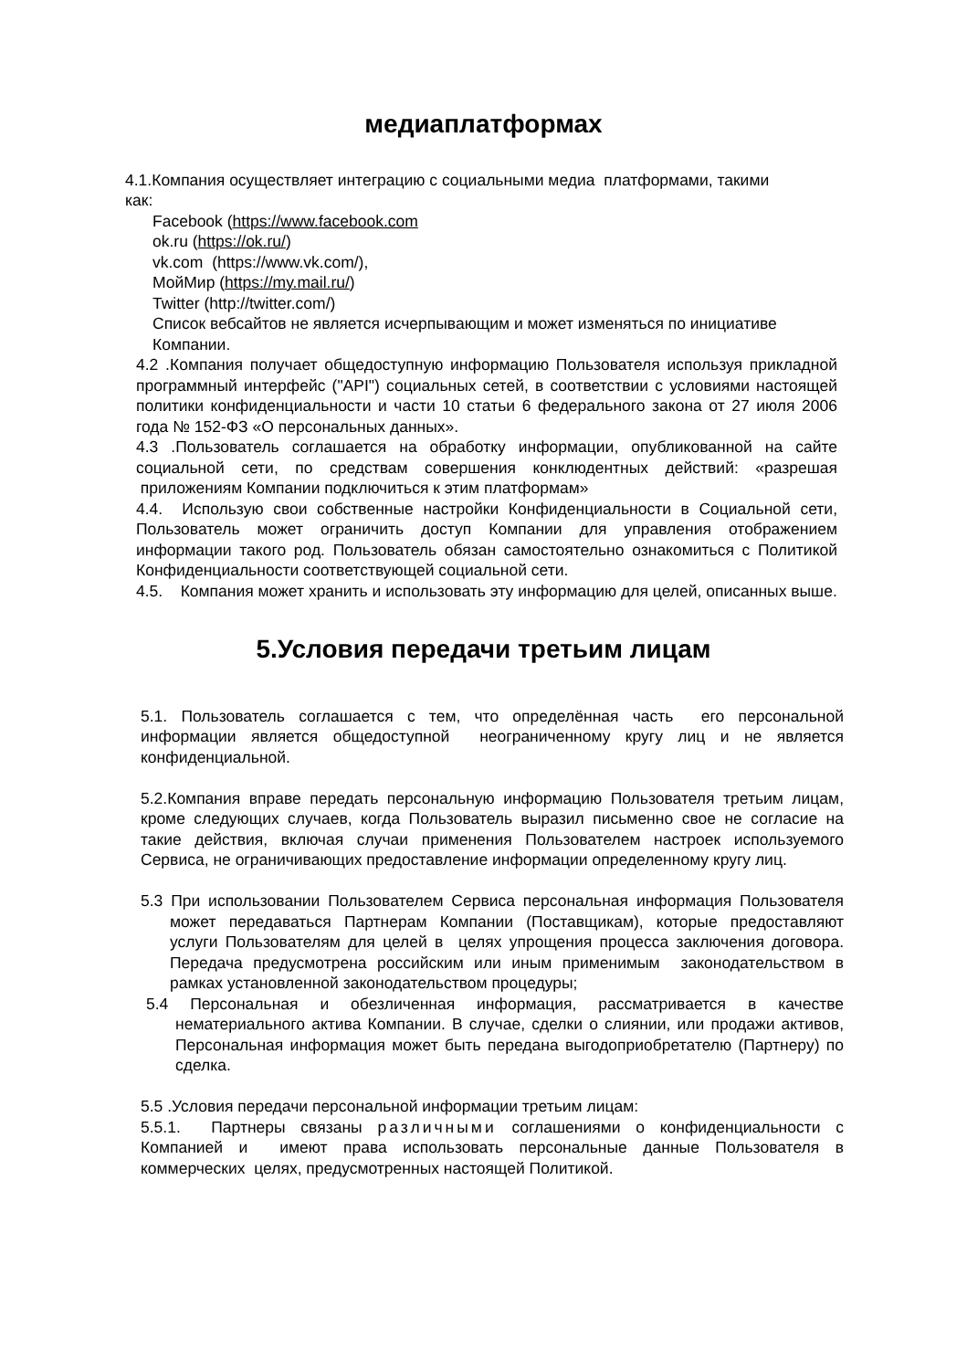медиаплатформах
4.1.Компания осуществляет интеграцию с социальными медиа платформами, такими как:
Facebook (https://www.facebook.com
ok.ru (https://ok.ru/)
vk.com (https://www.vk.com/),
МойМир (https://my.mail.ru/)
Twitter (http://twitter.com/)
Список вебсайтов не является исчерпывающим и может изменяться по инициативе Компании.
4.2 .Компания получает общедоступную информацию Пользователя используя прикладной программный интерфейс ("API") социальных сетей, в соответствии с условиями настоящей политики конфиденциальности и части 10 статьи 6 федерального закона от 27 июля 2006 года № 152-ФЗ «О персональных данных».
4.3 .Пользователь соглашается на обработку информации, опубликованной на сайте социальной сети, по средствам совершения конклюдентных действий: «разрешая приложениям Компании подключиться к этим платформам»
4.4. Использую свои собственные настройки Конфиденциальности в Социальной сети, Пользователь может ограничить доступ Компании для управления отображением информации такого род. Пользователь обязан самостоятельно ознакомиться с Политикой Конфиденциальности соответствующей социальной сети.
4.5. Компания может хранить и использовать эту информацию для целей, описанных выше.
5.Условия передачи третьим лицам
5.1. Пользователь соглашается с тем, что определённая часть его персональной информации является общедоступной неограниченному кругу лиц и не является конфиденциальной.
5.2.Компания вправе передать персональную информацию Пользователя третьим лицам, кроме следующих случаев, когда Пользователь выразил письменно свое не согласие на такие действия, включая случаи применения Пользователем настроек используемого Сервиса, не ограничивающих предоставление информации определенному кругу лиц.
5.3 При использовании Пользователем Сервиса персональная информация Пользователя может передаваться Партнерам Компании (Поставщикам), которые предоставляют услуги Пользователям для целей в целях упрощения процесса заключения договора. Передача предусмотрена российским или иным применимым законодательством в рамках установленной законодательством процедуры;
5.4 Персональная и обезличенная информация, рассматривается в качестве нематериального актива Компании. В случае, сделки о слиянии, или продажи активов, Персональная информация может быть передана выгодоприобретателю (Партнеру) по сделка.
5.5 .Условия передачи персональной информации третьим лицам:
5.5.1. Партнеры связаны различными соглашениями о конфиденциальности с Компанией и имеют права использовать персональные данные Пользователя в коммерческих целях, предусмотренных настоящей Политикой.